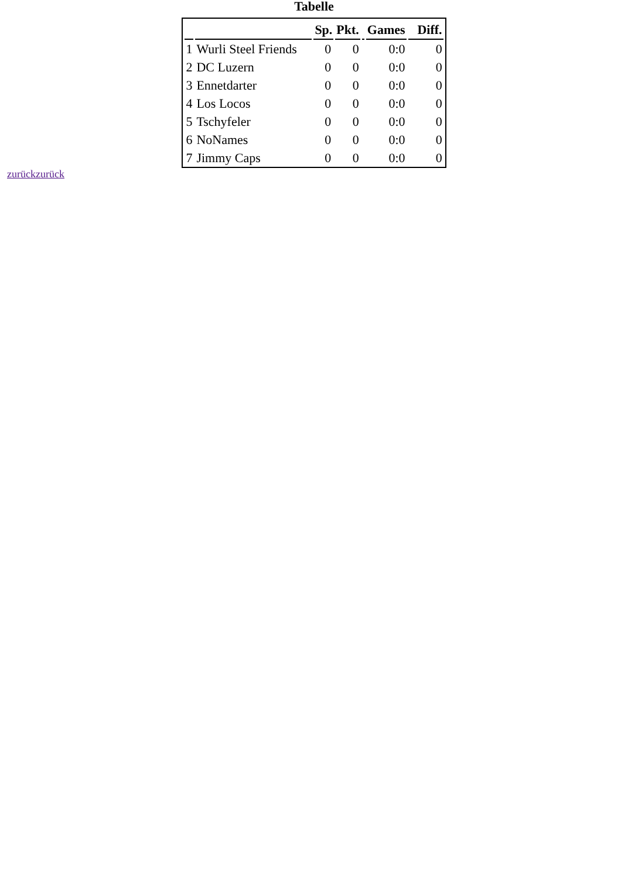Tabelle
| | | Sp. | Pkt. | | Games | Diff. |
| --- | --- | --- | --- | --- | --- | --- |
| 1 | Wurli Steel Friends | 0 | 0 | | 0:0 | 0 |
| 2 | DC Luzern | 0 | 0 | | 0:0 | 0 |
| 3 | Ennetdarter | 0 | 0 | | 0:0 | 0 |
| 4 | Los Locos | 0 | 0 | | 0:0 | 0 |
| 5 | Tschyfeler | 0 | 0 | | 0:0 | 0 |
| 6 | NoNames | 0 | 0 | | 0:0 | 0 |
| 7 | Jimmy Caps | 0 | 0 | | 0:0 | 0 |
zurückzurück